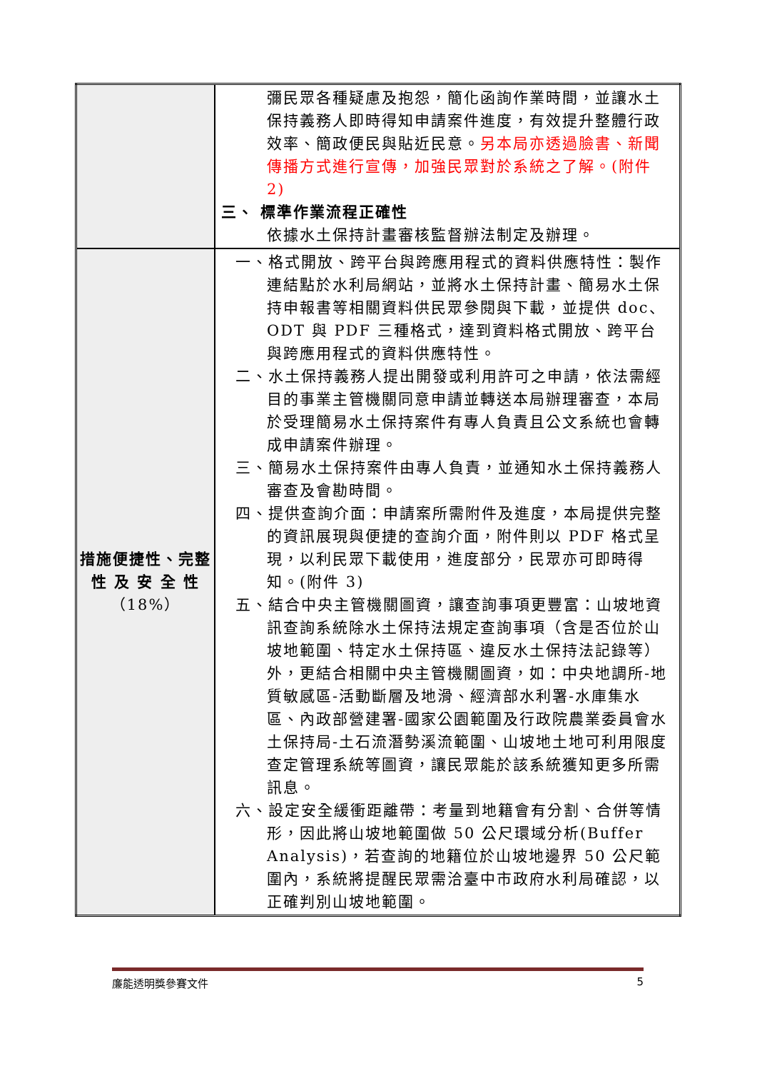| | 彌民眾各種疑慮及抱怨，簡化函詢作業時間，並讓水土保持義務人即時得知申請案件進度，有效提升整體行政效率、簡政便民與貼近民意。 另本局亦透過臉書、新聞傳播方式進行宣傳，加強民眾對於系統之了解。(附件 2) 三、 標準作業流程正確性 依據水土保持計畫審核監督辦法制定及辦理。 |
| 措施便捷性、完整性 及 安 全 性 （18%） | 一、格式開放、跨平台與跨應用程式的資料供應特性：製作連結點於水利局網站，並將水土保持計畫、簡易水土保持申報書等相關資料供民眾參閱與下載，並提供 doc、ODT 與 PDF 三種格式，達到資料格式開放、跨平台與跨應用程式的資料供應特性。 二、水土保持義務人提出開發或利用許可之申請，依法需經目的事業主管機關同意申請並轉送本局辦理審查，本局於受理簡易水土保持案件有專人負責且公文系統也會轉成申請案件辦理。 三、簡易水土保持案件由專人負責，並通知水土保持義務人審查及會勘時間。 四、提供查詢介面：申請案所需附件及進度，本局提供完整的資訊展現與便捷的查詢介面，附件則以 PDF 格式呈現，以利民眾下載使用，進度部分，民眾亦可即時得知。(附件 3) 五、結合中央主管機關圖資，讓查詢事項更豐富：山坡地資訊查詢系統除水土保持法規定查詢事項（含是否位於山坡地範圍、特定水土保持區、違反水土保持法記錄等）外，更結合相關中央主管機關圖資，如：中央地調所-地質敏感區-活動斷層及地滑、經濟部水利署-水庫集水區、內政部營建署-國家公園範圍及行政院農業委員會水土保持局-土石流潛勢溪流範圍、山坡地土地可利用限度查定管理系統等圖資，讓民眾能於該系統獲知更多所需訊息。 六、設定安全緩衝距離帶：考量到地籍會有分割、合併等情形，因此將山坡地範圍做 50 公尺環域分析(Buffer Analysis)，若查詢的地籍位於山坡地邊界 50 公尺範圍內，系統將提醒民眾需洽臺中市政府水利局確認，以正確判別山坡地範圍。 |
廉能透明獎參賽文件 5